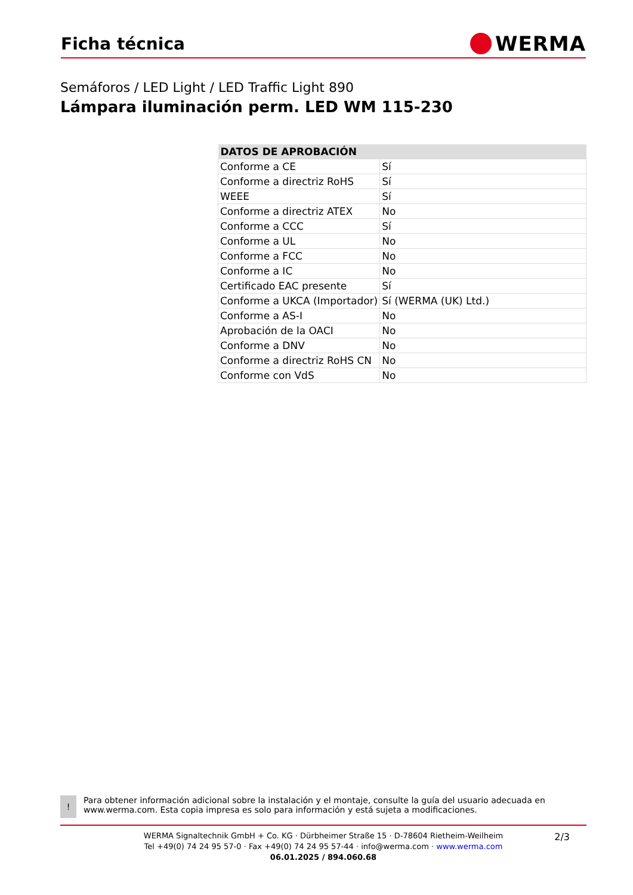Ficha técnica
WERMA
Semáforos / LED Light / LED Traffic Light 890
Lámpara iluminación perm. LED WM 115-230
| DATOS DE APROBACIÓN | |
| --- | --- |
| Conforme a CE | Sí |
| Conforme a directriz RoHS | Sí |
| WEEE | Sí |
| Conforme a directriz ATEX | No |
| Conforme a CCC | Sí |
| Conforme a UL | No |
| Conforme a FCC | No |
| Conforme a IC | No |
| Certificado EAC presente | Sí |
| Conforme a UKCA (Importador) | Sí (WERMA (UK) Ltd.) |
| Conforme a AS-I | No |
| Aprobación de la OACI | No |
| Conforme a DNV | No |
| Conforme a directriz RoHS CN | No |
| Conforme con VdS | No |
!
Para obtener información adicional sobre la instalación y el montaje, consulte la guía del usuario adecuada en www.werma.com. Esta copia impresa es solo para información y está sujeta a modificaciones.
WERMA Signaltechnik GmbH + Co. KG · Dürbheimer Straße 15 · D-78604 Rietheim-Weilheim
Tel +49(0) 74 24 95 57-0 · Fax +49(0) 74 24 95 57-44 · info@werma.com · www.werma.com
06.01.2025 / 894.060.68
2/3